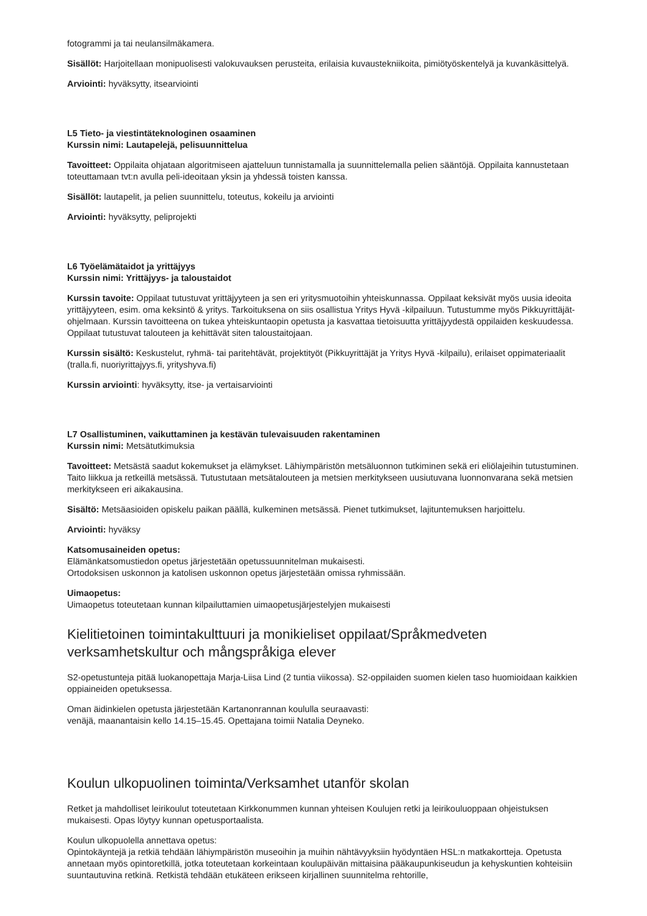fotogrammi ja tai neulansilmäkamera.
Sisällöt: Harjoitellaan monipuolisesti valokuvauksen perusteita, erilaisia kuvaustekniikoita, pimiötyöskentelyä ja kuvankäsittelyä.
Arviointi: hyväksytty, itsearviointi
L5 Tieto- ja viestintäteknologinen osaaminen
Kurssin nimi: Lautapelejä, pelisuunnittelua
Tavoitteet: Oppilaita ohjataan algoritmiseen ajatteluun tunnistamalla ja suunnittelemalla pelien sääntöjä. Oppilaita kannustetaan toteuttamaan tvt:n avulla peli-ideoitaan yksin ja yhdessä toisten kanssa.
Sisällöt: lautapelit, ja pelien suunnittelu, toteutus, kokeilu ja arviointi
Arviointi: hyväksytty, peliprojekti
L6 Työelämätaidot ja yrittäjyys
Kurssin nimi: Yrittäjyys- ja taloustaidot
Kurssin tavoite: Oppilaat tutustuvat yrittäjyyteen ja sen eri yritysmuotoihin yhteiskunnassa. Oppilaat keksivät myös uusia ideoita yrittäjyyteen, esim. oma keksintö & yritys. Tarkoituksena on siis osallistua Yritys Hyvä -kilpailuun. Tutustumme myös Pikkuyrittäjät-ohjelmaan. Kurssin tavoitteena on tukea yhteiskuntaopin opetusta ja kasvattaa tietoisuutta yrittäjyydestä oppilaiden keskuudessa. Oppilaat tutustuvat talouteen ja kehittävät siten taloustaitojaan.
Kurssin sisältö: Keskustelut, ryhmä- tai paritehtävät, projektityöt (Pikkuyrittäjät ja Yritys Hyvä -kilpailu), erilaiset oppimateriaalit (tralla.fi, nuoriyrittajyys.fi, yrityshyva.fi)
Kurssin arviointi: hyväksytty, itse- ja vertaisarviointi
L7 Osallistuminen, vaikuttaminen ja kestävän tulevaisuuden rakentaminen
Kurssin nimi: Metsätutkimuksia
Tavoitteet: Metsästä saadut kokemukset ja elämykset. Lähiympäristön metsäluonnon tutkiminen sekä eri eliölajeihin tutustuminen. Taito liikkua ja retkeillä metsässä. Tutustutaan metsätalouteen ja metsien merkitykseen uusiutuvana luonnonvarana sekä metsien merkitykseen eri aikakausina.
Sisältö: Metsäasioiden opiskelu paikan päällä, kulkeminen metsässä. Pienet tutkimukset, lajituntemuksen harjoittelu.
Arviointi: hyväksy
Katsomusaineiden opetus:
Elämänkatsomustiedon opetus järjestetään opetussuunnitelman mukaisesti.
Ortodoksisen uskonnon ja katolisen uskonnon opetus järjestetään omissa ryhmissään.
Uimaopetus:
Uimaopetus toteutetaan kunnan kilpailuttamien uimaopetusjärjestelyjen mukaisesti
Kielitietoinen toimintakulttuuri ja monikieliset oppilaat/Språkmedveten verksamhetskultur och mångspråkiga elever
S2-opetustunteja pitää luokanopettaja Marja-Liisa Lind (2 tuntia viikossa). S2-oppilaiden suomen kielen taso huomioidaan kaikkien oppiaineiden opetuksessa.
Oman äidinkielen opetusta järjestetään Kartanonrannan koululla seuraavasti:
venäjä, maanantaisin kello 14.15–15.45. Opettajana toimii Natalia Deyneko.
Koulun ulkopuolinen toiminta/Verksamhet utanför skolan
Retket ja mahdolliset leirikoulut toteutetaan Kirkkonummen kunnan yhteisen Koulujen retki ja leirikouluoppaan ohjeistuksen mukaisesti. Opas löytyy kunnan opetusportaalista.
Koulun ulkopuolella annettava opetus:
Opintokäyntejä ja retkiä tehdään lähiympäristön museoihin ja muihin nähtävyyksiin hyödyntäen HSL:n matkakortteja. Opetusta annetaan myös opintoretkillä, jotka toteutetaan korkeintaan koulupäivän mittaisina pääkaupunkiseudun ja kehyskuntien kohteisiin suuntautuvina retkinä. Retkistä tehdään etukäteen erikseen kirjallinen suunnitelma rehtorille,